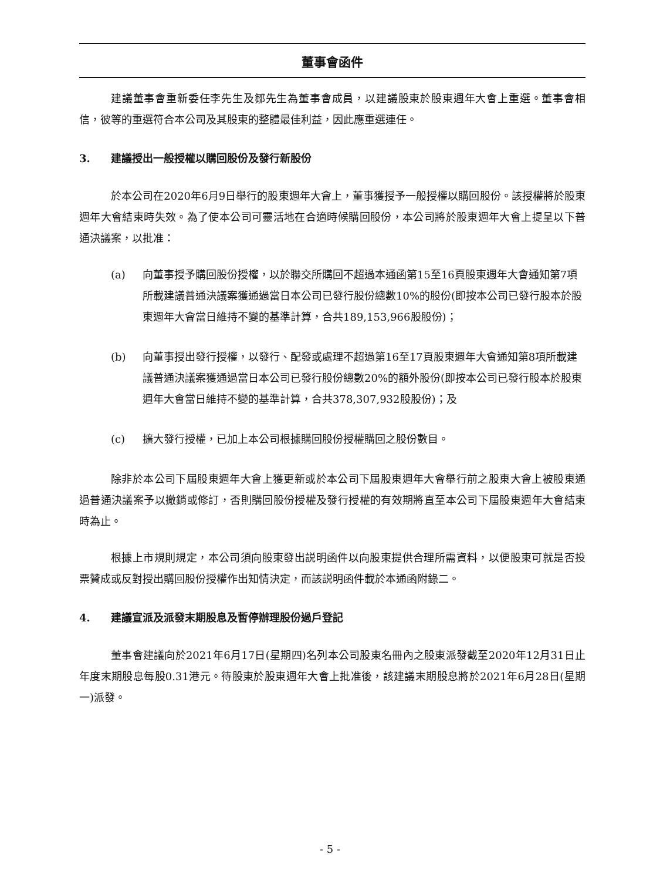董事會函件
建議董事會重新委任李先生及鄒先生為董事會成員，以建議股東於股東週年大會上重選。董事會相信，彼等的重選符合本公司及其股東的整體最佳利益，因此應重選連任。
3. 建議授出一般授權以購回股份及發行新股份
於本公司在2020年6月9日舉行的股東週年大會上，董事獲授予一般授權以購回股份。該授權將於股東週年大會結束時失效。為了使本公司可靈活地在合適時候購回股份，本公司將於股東週年大會上提呈以下普通決議案，以批准：
(a) 向董事授予購回股份授權，以於聯交所購回不超過本通函第15至16頁股東週年大會通知第7項所載建議普通決議案獲通過當日本公司已發行股份總數10%的股份(即按本公司已發行股本於股東週年大會當日維持不變的基準計算，合共189,153,966股股份)；
(b) 向董事授出發行授權，以發行、配發或處理不超過第16至17頁股東週年大會通知第8項所載建議普通決議案獲通過當日本公司已發行股份總數20%的額外股份(即按本公司已發行股本於股東週年大會當日維持不變的基準計算，合共378,307,932股股份)；及
(c) 擴大發行授權，已加上本公司根據購回股份授權購回之股份數目。
除非於本公司下屆股東週年大會上獲更新或於本公司下屆股東週年大會舉行前之股東大會上被股東通過普通決議案予以撤銷或修訂，否則購回股份授權及發行授權的有效期將直至本公司下屆股東週年大會結束時為止。
根據上市規則規定，本公司須向股東發出説明函件以向股東提供合理所需資料，以便股東可就是否投票贊成或反對授出購回股份授權作出知情決定，而該説明函件載於本通函附錄二。
4. 建議宣派及派發末期股息及暫停辦理股份過戶登記
董事會建議向於2021年6月17日(星期四)名列本公司股東名冊內之股東派發截至2020年12月31日止年度末期股息每股0.31港元。待股東於股東週年大會上批准後，該建議末期股息將於2021年6月28日(星期一)派發。
- 5 -